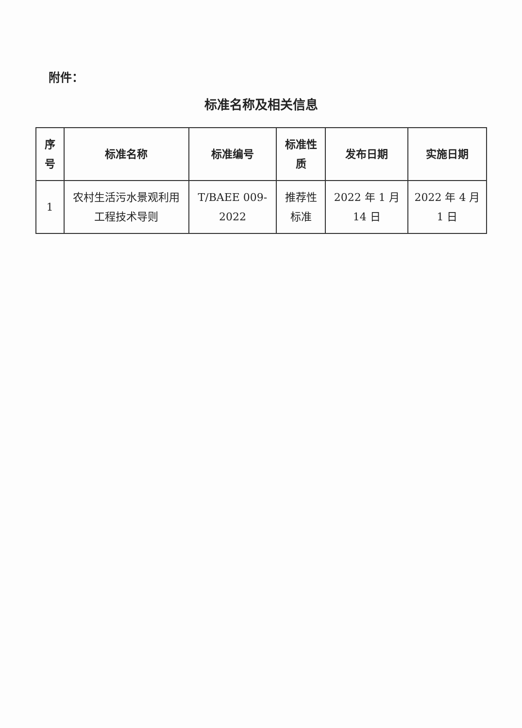附件：
标准名称及相关信息
| 序号 | 标准名称 | 标准编号 | 标准性质 | 发布日期 | 实施日期 |
| --- | --- | --- | --- | --- | --- |
| 1 | 农村生活污水景观利用工程技术导则 | T/BAEE 009-2022 | 推荐性标准 | 2022 年 1 月 14 日 | 2022 年 4 月 1 日 |